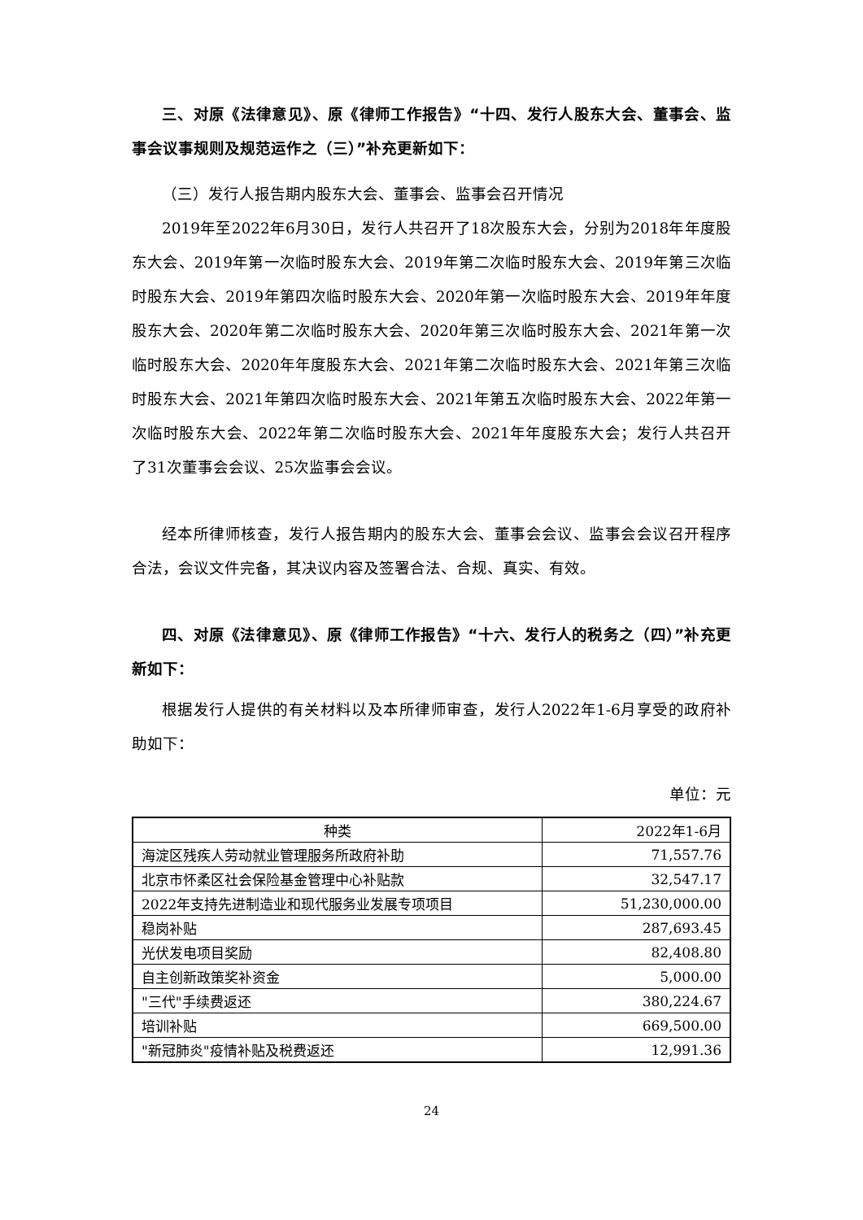三、对原《法律意见》、原《律师工作报告》“十四、发行人股东大会、董事会、监事会议事规则及规范运作之（三）”补充更新如下：
（三）发行人报告期内股东大会、董事会、监事会召开情况
2019年至2022年6月30日，发行人共召开了18次股东大会，分别为2018年年度股东大会、2019年第一次临时股东大会、2019年第二次临时股东大会、2019年第三次临时股东大会、2019年第四次临时股东大会、2020年第一次临时股东大会、2019年年度股东大会、2020年第二次临时股东大会、2020年第三次临时股东大会、2021年第一次临时股东大会、2020年年度股东大会、2021年第二次临时股东大会、2021年第三次临时股东大会、2021年第四次临时股东大会、2021年第五次临时股东大会、2022年第一次临时股东大会、2022年第二次临时股东大会、2021年年度股东大会；发行人共召开了31次董事会会议、25次监事会会议。
经本所律师核查，发行人报告期内的股东大会、董事会会议、监事会会议召开程序合法，会议文件完备，其决议内容及签署合法、合规、真实、有效。
四、对原《法律意见》、原《律师工作报告》“十六、发行人的税务之（四）”补充更新如下：
根据发行人提供的有关材料以及本所律师审查，发行人2022年1-6月享受的政府补助如下：
单位：元
| 种类 | 2022年1-6月 |
| --- | --- |
| 海淀区残疾人劳动就业管理服务所政府补助 | 71,557.76 |
| 北京市怀柔区社会保险基金管理中心补贴款 | 32,547.17 |
| 2022年支持先进制造业和现代服务业发展专项项目 | 51,230,000.00 |
| 稳岗补贴 | 287,693.45 |
| 光伏发电项目奖励 | 82,408.80 |
| 自主创新政策奖补资金 | 5,000.00 |
| "三代"手续费返还 | 380,224.67 |
| 培训补贴 | 669,500.00 |
| "新冠肺炎"疫情补贴及税费返还 | 12,991.36 |
24